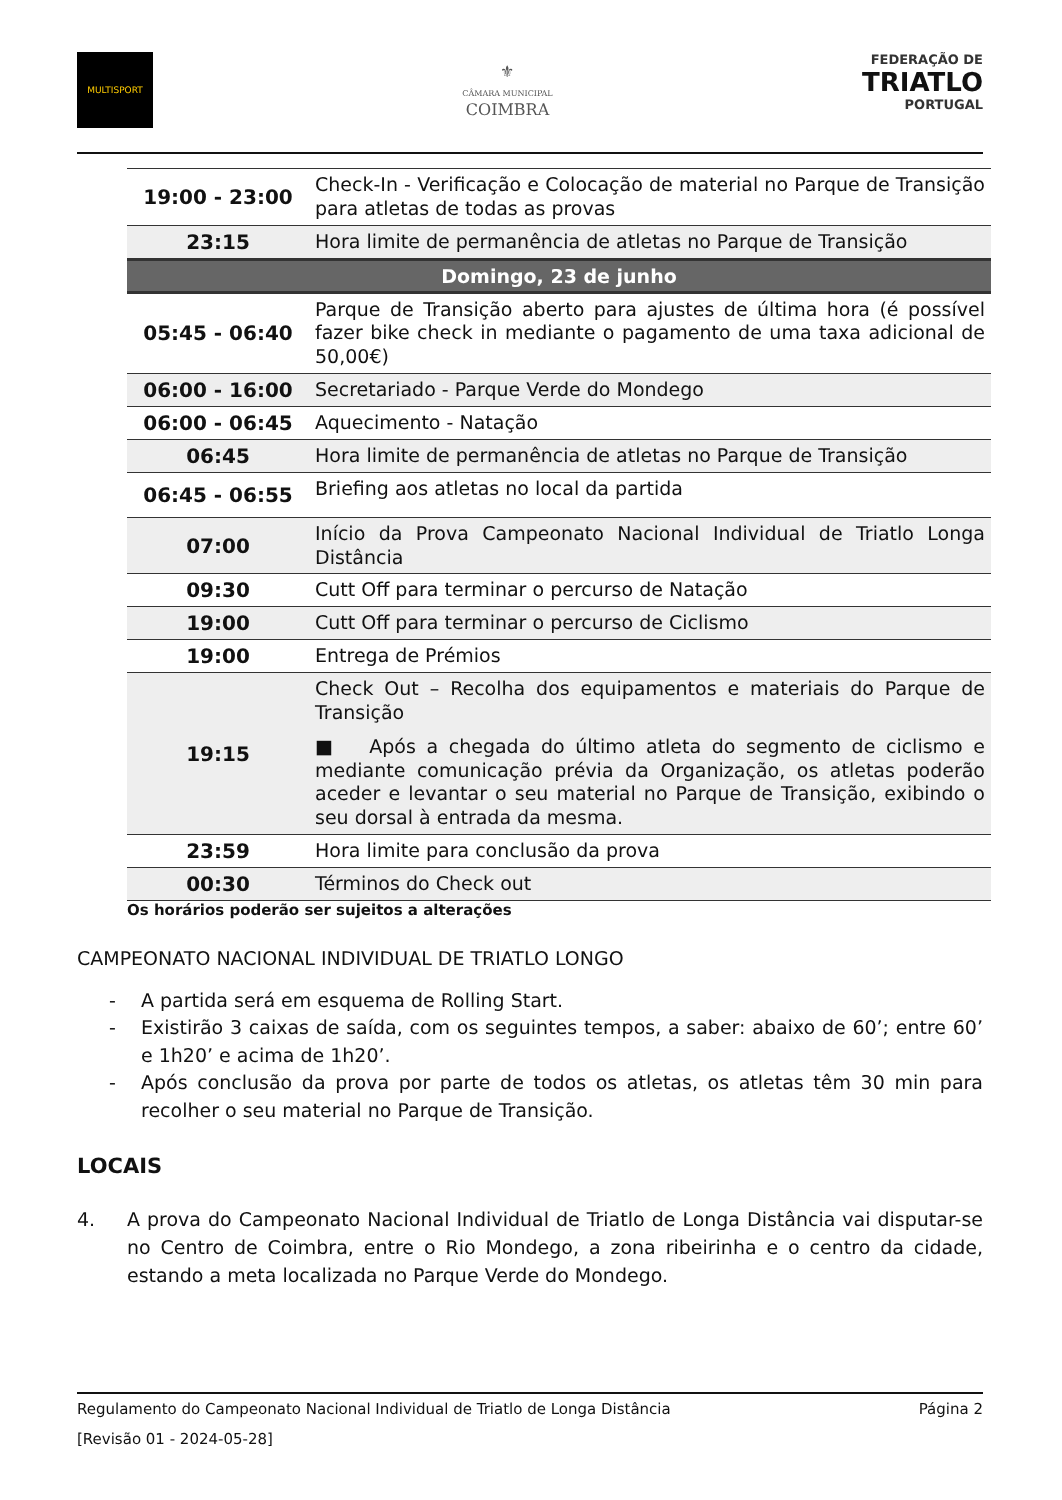MULTISPORT
⚜
CÂMARA MUNICIPAL
COIMBRA
FEDERAÇÃO DE
TRIATLO
PORTUGAL
| 19:00 - 23:00 | Check-In - Verificação e Colocação de material no Parque de Transição para atletas de todas as provas |
| 23:15 | Hora limite de permanência de atletas no Parque de Transição |
| Domingo, 23 de junho | |
| 05:45 - 06:40 | Parque de Transição aberto para ajustes de última hora (é possível fazer bike check in mediante o pagamento de uma taxa adicional de 50,00€) |
| 06:00 - 16:00 | Secretariado - Parque Verde do Mondego |
| 06:00 - 06:45 | Aquecimento - Natação |
| 06:45 | Hora limite de permanência de atletas no Parque de Transição |
| 06:45 - 06:55 | Briefing aos atletas no local da partida |
| 07:00 | Início da Prova Campeonato Nacional Individual de Triatlo Longa Distância |
| 09:30 | Cutt Off para terminar o percurso de Natação |
| 19:00 | Cutt Off para terminar o percurso de Ciclismo |
| 19:00 | Entrega de Prémios |
| 19:15 | Check Out – Recolha dos equipamentos e materiais do Parque de Transição ■ Após a chegada do último atleta do segmento de ciclismo e mediante comunicação prévia da Organização, os atletas poderão aceder e levantar o seu material no Parque de Transição, exibindo o seu dorsal à entrada da mesma. |
| 23:59 | Hora limite para conclusão da prova |
| 00:30 | Términos do Check out |
Os horários poderão ser sujeitos a alterações
CAMPEONATO NACIONAL INDIVIDUAL DE TRIATLO LONGO
- A partida será em esquema de Rolling Start.
- Existirão 3 caixas de saída, com os seguintes tempos, a saber: abaixo de 60’; entre 60’ e 1h20’ e acima de 1h20’.
- Após conclusão da prova por parte de todos os atletas, os atletas têm 30 min para recolher o seu material no Parque de Transição.
LOCAIS
4. A prova do Campeonato Nacional Individual de Triatlo de Longa Distância vai disputar-se no Centro de Coimbra, entre o Rio Mondego, a zona ribeirinha e o centro da cidade, estando a meta localizada no Parque Verde do Mondego.
Regulamento do Campeonato Nacional Individual de Triatlo de Longa Distância Página 2
[Revisão 01 - 2024-05-28]